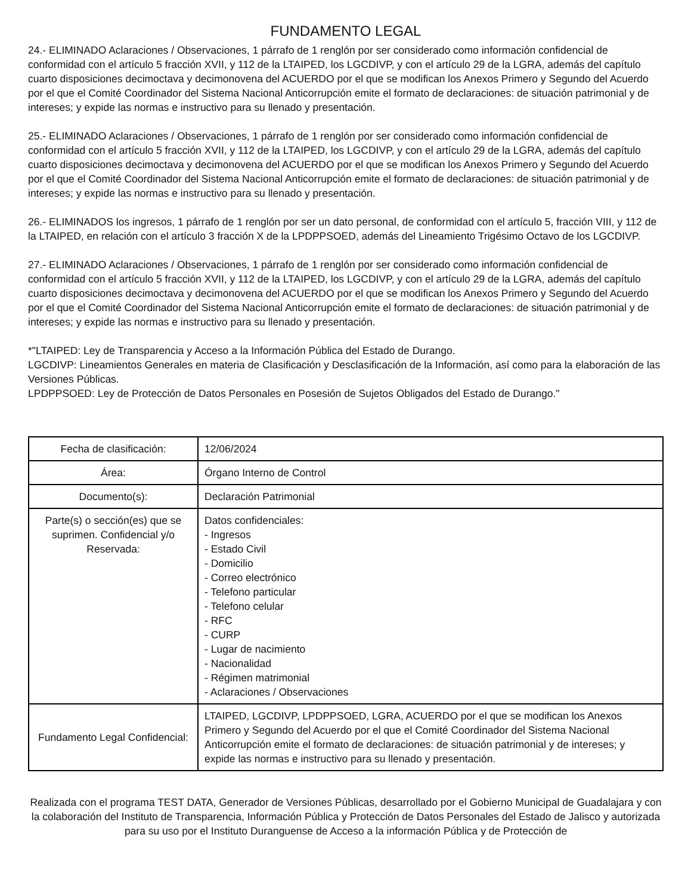FUNDAMENTO LEGAL
24.- ELIMINADO Aclaraciones / Observaciones, 1 párrafo de 1 renglón por ser considerado como información confidencial de conformidad con el artículo 5 fracción XVII, y 112 de la LTAIPED, los LGCDIVP, y con el artículo 29 de la LGRA, además del capítulo cuarto disposiciones decimoctava y decimonovena del ACUERDO por el que se modifican los Anexos Primero y Segundo del Acuerdo por el que el Comité Coordinador del Sistema Nacional Anticorrupción emite el formato de declaraciones: de situación patrimonial y de intereses; y expide las normas e instructivo para su llenado y presentación.
25.- ELIMINADO Aclaraciones / Observaciones, 1 párrafo de 1 renglón por ser considerado como información confidencial de conformidad con el artículo 5 fracción XVII, y 112 de la LTAIPED, los LGCDIVP, y con el artículo 29 de la LGRA, además del capítulo cuarto disposiciones decimoctava y decimonovena del ACUERDO por el que se modifican los Anexos Primero y Segundo del Acuerdo por el que el Comité Coordinador del Sistema Nacional Anticorrupción emite el formato de declaraciones: de situación patrimonial y de intereses; y expide las normas e instructivo para su llenado y presentación.
26.- ELIMINADOS los ingresos, 1 párrafo de 1 renglón por ser un dato personal, de conformidad con el artículo 5, fracción VIII, y 112 de la LTAIPED, en relación con el artículo 3 fracción X de la LPDPPSOED, además del Lineamiento Trigésimo Octavo de los LGCDIVP.
27.- ELIMINADO Aclaraciones / Observaciones, 1 párrafo de 1 renglón por ser considerado como información confidencial de conformidad con el artículo 5 fracción XVII, y 112 de la LTAIPED, los LGCDIVP, y con el artículo 29 de la LGRA, además del capítulo cuarto disposiciones decimoctava y decimonovena del ACUERDO por el que se modifican los Anexos Primero y Segundo del Acuerdo por el que el Comité Coordinador del Sistema Nacional Anticorrupción emite el formato de declaraciones: de situación patrimonial y de intereses; y expide las normas e instructivo para su llenado y presentación.
*"LTAIPED: Ley de Transparencia y Acceso a la Información Pública del Estado de Durango.
LGCDIVP: Lineamientos Generales en materia de Clasificación y Desclasificación de la Información, así como para la elaboración de las Versiones Públicas.
LPDPPSOED: Ley de Protección de Datos Personales en Posesión de Sujetos Obligados del Estado de Durango."
| Fecha de clasificación: | 12/06/2024 |
| Área: | Órgano Interno de Control |
| Documento(s): | Declaración Patrimonial |
| Parte(s) o sección(es) que se suprimen. Confidencial y/o Reservada: | Datos confidenciales: - Ingresos - Estado Civil - Domicilio - Correo electrónico - Telefono particular - Telefono celular - RFC - CURP - Lugar de nacimiento - Nacionalidad - Régimen matrimonial - Aclaraciones / Observaciones |
| Fundamento Legal Confidencial: | LTAIPED, LGCDIVP, LPDPPSOED, LGRA, ACUERDO por el que se modifican los Anexos Primero y Segundo del Acuerdo por el que el Comité Coordinador del Sistema Nacional Anticorrupción emite el formato de declaraciones: de situación patrimonial y de intereses; y expide las normas e instructivo para su llenado y presentación. |
Realizada con el programa TEST DATA, Generador de Versiones Públicas, desarrollado por el Gobierno Municipal de Guadalajara y con la colaboración del Instituto de Transparencia, Información Pública y Protección de Datos Personales del Estado de Jalisco y autorizada para su uso por el Instituto Duranguense de Acceso a la información Pública y de Protección de